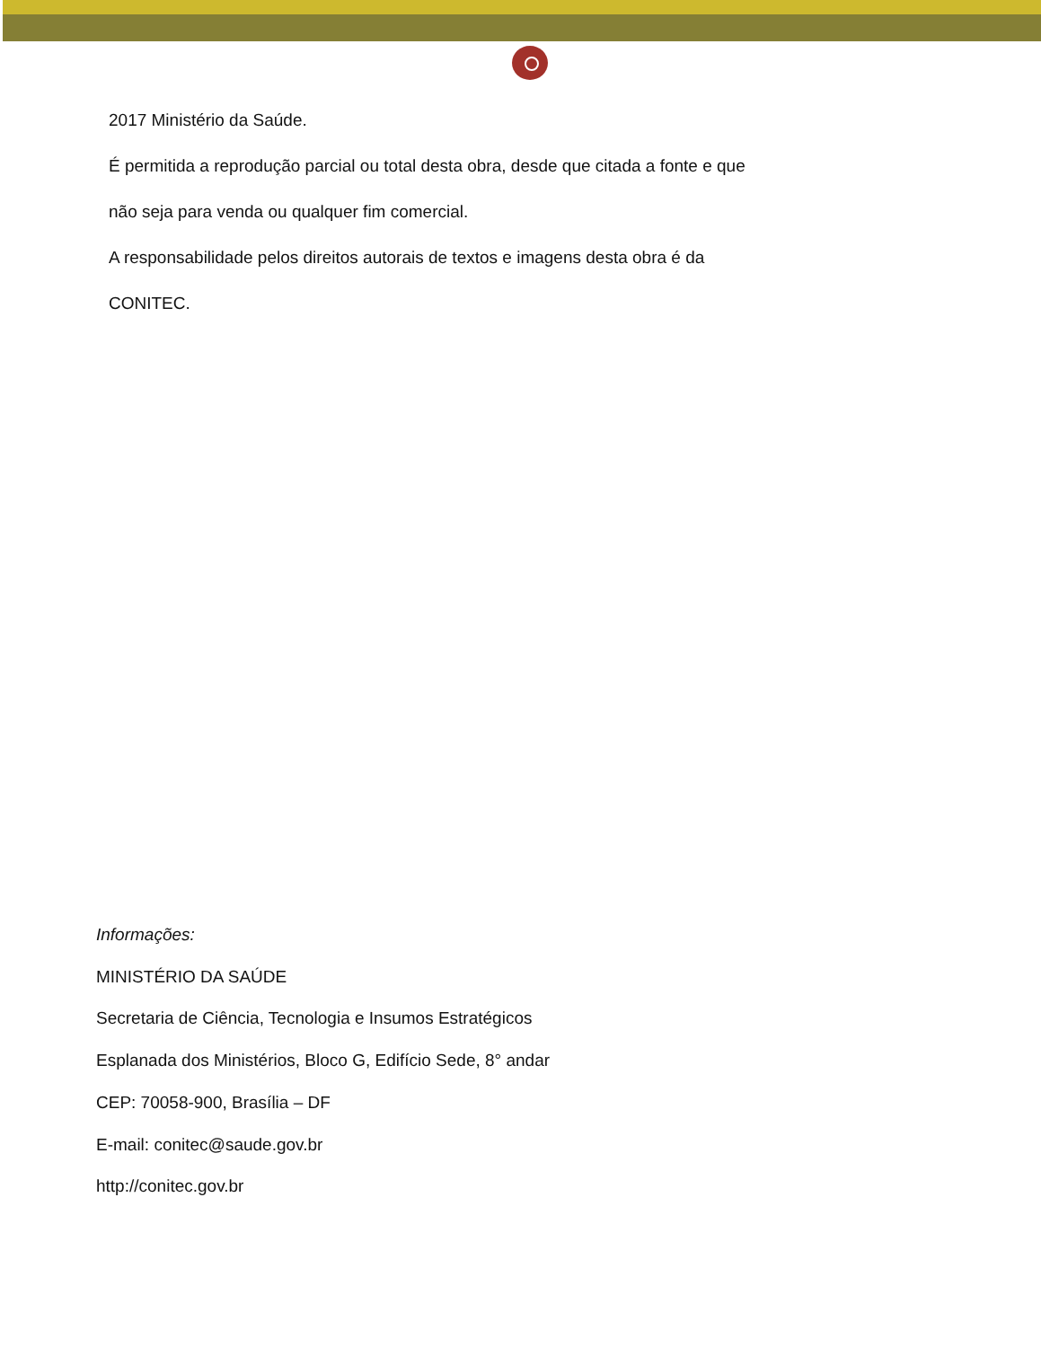2017 Ministério da Saúde.
É permitida a reprodução parcial ou total desta obra, desde que citada a fonte e que
não seja para venda ou qualquer fim comercial.
A responsabilidade pelos direitos autorais de textos e imagens desta obra é da
CONITEC.
Informações:
MINISTÉRIO DA SAÚDE
Secretaria de Ciência, Tecnologia e Insumos Estratégicos
Esplanada dos Ministérios, Bloco G, Edifício Sede, 8° andar
CEP: 70058-900, Brasília – DF
E-mail: conitec@saude.gov.br
http://conitec.gov.br